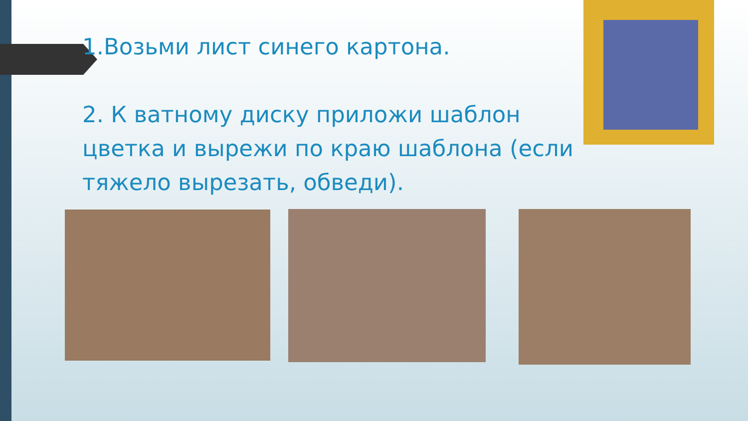1.Возьми лист синего картона.
2. К ватному диску приложи шаблон цветка и вырежи по краю шаблона (если тяжело вырезать, обведи).